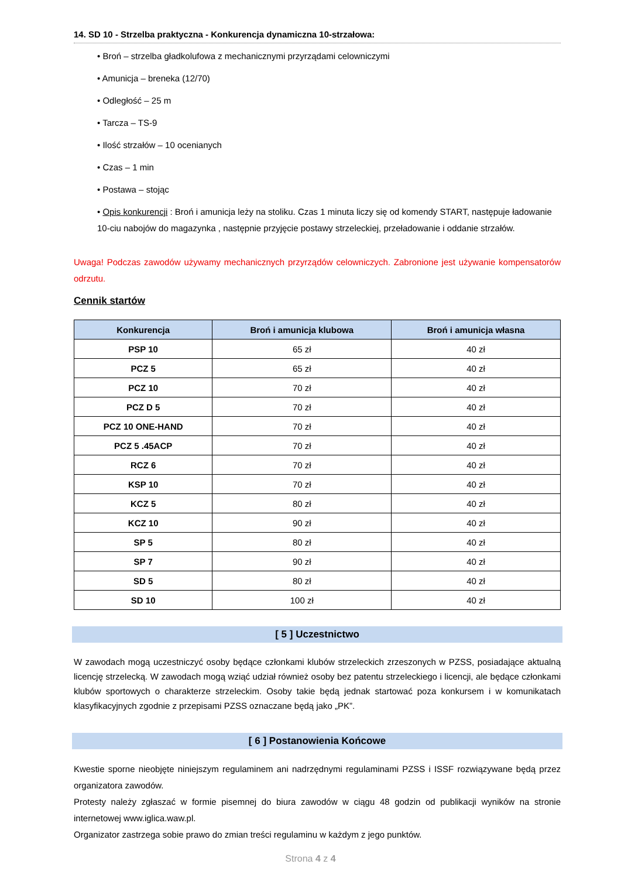14. SD 10 - Strzelba praktyczna - Konkurencja dynamiczna 10-strzałowa:
• Broń – strzelba gładkolufowa z mechanicznymi przyrządami celowniczymi
• Amunicja – breneka (12/70)
• Odległość – 25 m
• Tarcza – TS-9
• Ilość strzałów – 10 ocenianych
• Czas – 1 min
• Postawa – stojąc
• Opis konkurencji : Broń i amunicja leży na stoliku. Czas 1 minuta liczy się od komendy START, następuje ładowanie 10-ciu nabojów do magazynka , następnie przyjęcie postawy strzeleckiej, przeładowanie i oddanie strzałów.
Uwaga! Podczas zawodów używamy mechanicznych przyrządów celowniczych. Zabronione jest używanie kompensatorów odrzutu.
Cennik startów
| Konkurencja | Broń i amunicja klubowa | Broń i amunicja własna |
| --- | --- | --- |
| PSP 10 | 65 zł | 40 zł |
| PCZ 5 | 65 zł | 40 zł |
| PCZ 10 | 70 zł | 40 zł |
| PCZ D 5 | 70 zł | 40 zł |
| PCZ 10 ONE-HAND | 70 zł | 40 zł |
| PCZ 5 .45ACP | 70 zł | 40 zł |
| RCZ 6 | 70 zł | 40 zł |
| KSP 10 | 70 zł | 40 zł |
| KCZ 5 | 80 zł | 40 zł |
| KCZ 10 | 90 zł | 40 zł |
| SP 5 | 80 zł | 40 zł |
| SP 7 | 90 zł | 40 zł |
| SD 5 | 80 zł | 40 zł |
| SD 10 | 100 zł | 40 zł |
[ 5 ] Uczestnictwo
W zawodach mogą uczestniczyć osoby będące członkami klubów strzeleckich zrzeszonych w PZSS, posiadające aktualną licencję strzelecką. W zawodach mogą wziąć udział również osoby bez patentu strzeleckiego i licencji, ale będące członkami klubów sportowych o charakterze strzeleckim. Osoby takie będą jednak startować poza konkursem i w komunikatach klasyfikacyjnych zgodnie z przepisami PZSS oznaczane będą jako „PK”.
[ 6 ] Postanowienia Końcowe
Kwestie sporne nieobjęte niniejszym regulaminem ani nadrzędnymi regulaminami PZSS i ISSF rozwiązywane będą przez organizatora zawodów.
Protesty należy zgłaszać w formie pisemnej do biura zawodów w ciągu 48 godzin od publikacji wyników na stronie internetowej www.iglica.waw.pl.
Organizator zastrzega sobie prawo do zmian treści regulaminu w każdym z jego punktów.
Strona 4 z 4